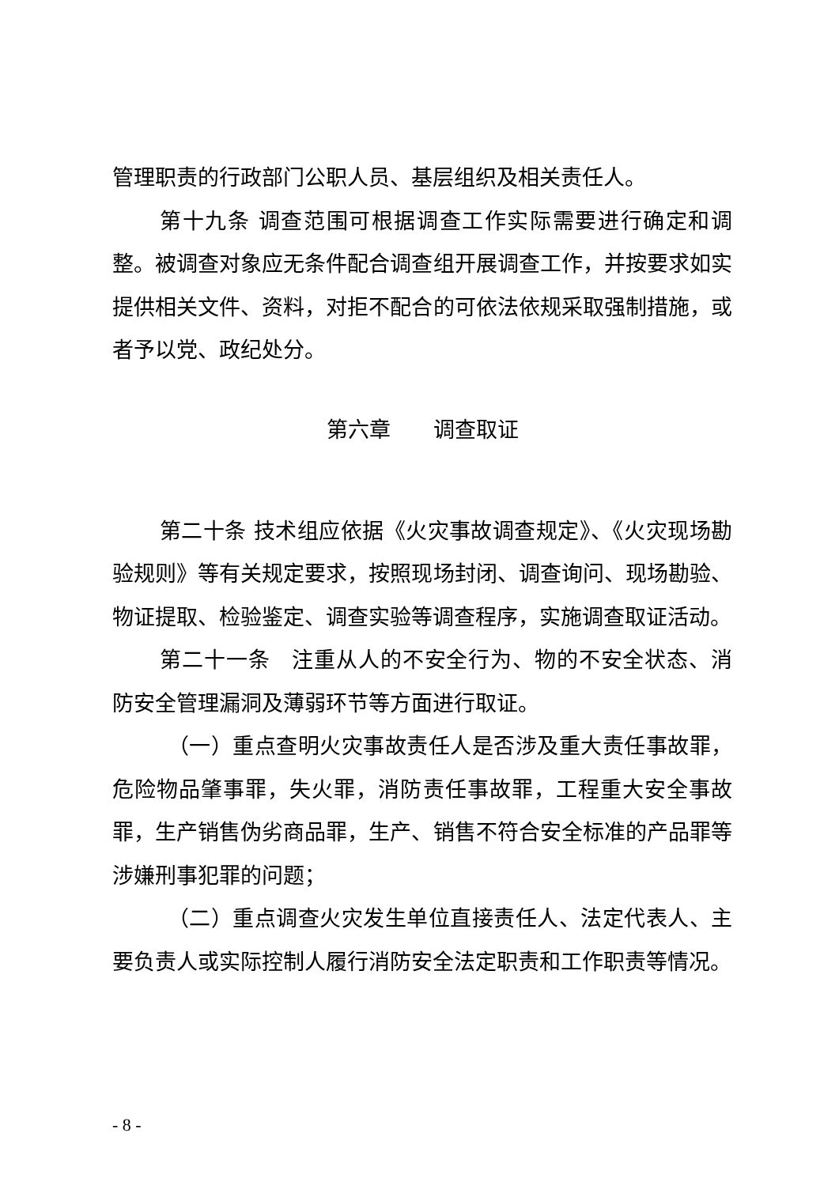管理职责的行政部门公职人员、基层组织及相关责任人。
第十九条 调查范围可根据调查工作实际需要进行确定和调整。被调查对象应无条件配合调查组开展调查工作，并按要求如实提供相关文件、资料，对拒不配合的可依法依规采取强制措施，或者予以党、政纪处分。
第六章　　调查取证
第二十条 技术组应依据《火灾事故调查规定》、《火灾现场勘验规则》等有关规定要求，按照现场封闭、调查询问、现场勘验、物证提取、检验鉴定、调查实验等调查程序，实施调查取证活动。
第二十一条　注重从人的不安全行为、物的不安全状态、消防安全管理漏洞及薄弱环节等方面进行取证。
（一）重点查明火灾事故责任人是否涉及重大责任事故罪，危险物品肇事罪，失火罪，消防责任事故罪，工程重大安全事故罪，生产销售伪劣商品罪，生产、销售不符合安全标准的产品罪等涉嫌刑事犯罪的问题；
（二）重点调查火灾发生单位直接责任人、法定代表人、主要负责人或实际控制人履行消防安全法定职责和工作职责等情况。
- 8 -